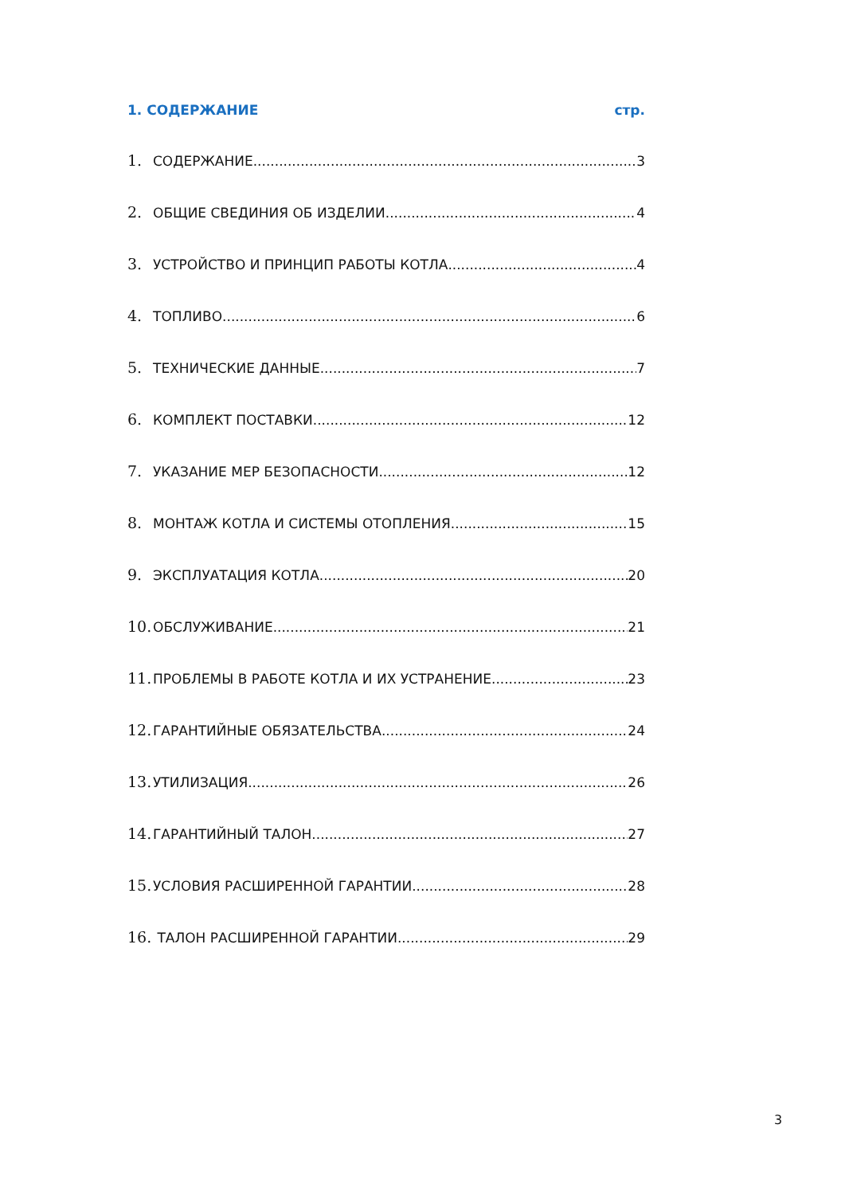1. СОДЕРЖАНИЕ стр.
1. СОДЕРЖАНИЕ 3
2. ОБЩИЕ СВЕДИНИЯ ОБ ИЗДЕЛИИ 4
3. УСТРОЙСТВО И ПРИНЦИП РАБОТЫ КОТЛА 4
4. ТОПЛИВО 6
5. ТЕХНИЧЕСКИЕ ДАННЫЕ 7
6. КОМПЛЕКТ ПОСТАВКИ 12
7. УКАЗАНИЕ МЕР БЕЗОПАСНОСТИ 12
8. МОНТАЖ КОТЛА И СИСТЕМЫ ОТОПЛЕНИЯ 15
9. ЭКСПЛУАТАЦИЯ КОТЛА 20
10. ОБСЛУЖИВАНИЕ 21
11. ПРОБЛЕМЫ В РАБОТЕ КОТЛА И ИХ УСТРАНЕНИЕ 23
12. ГАРАНТИЙНЫЕ ОБЯЗАТЕЛЬСТВА 24
13. УТИЛИЗАЦИЯ 26
14. ГАРАНТИЙНЫЙ ТАЛОН 27
15. УСЛОВИЯ РАСШИРЕННОЙ ГАРАНТИИ 28
16. ТАЛОН РАСШИРЕННОЙ ГАРАНТИИ 29
3